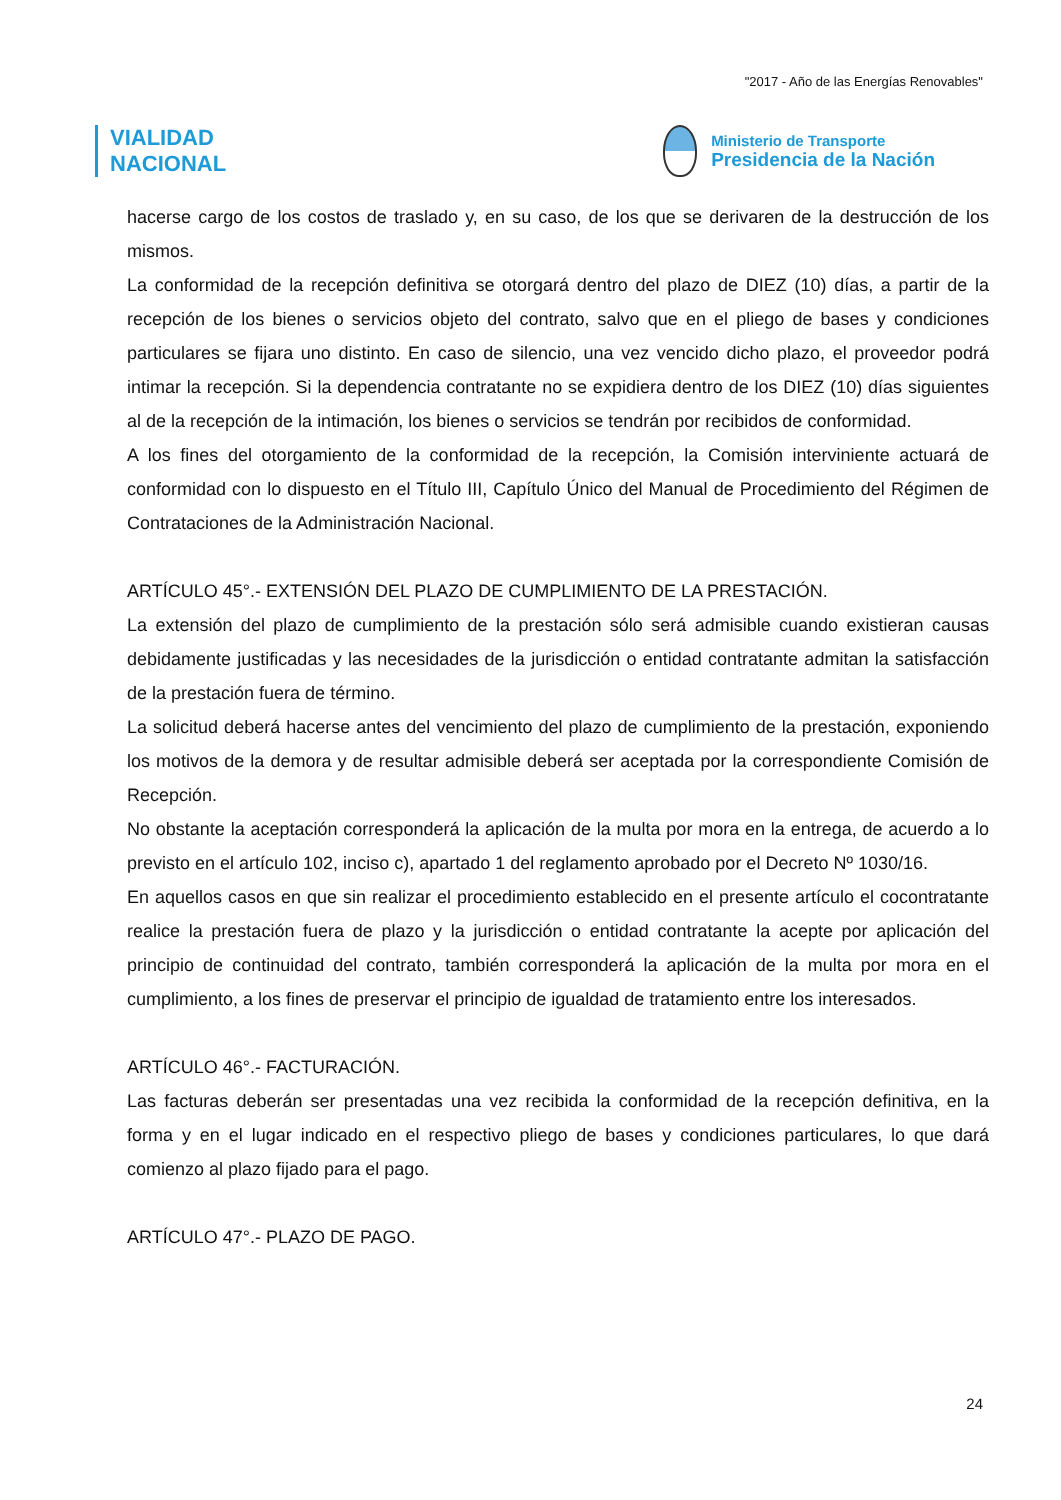"2017 - Año de las Energías Renovables"
VIALIDAD
NACIONAL
Ministerio de Transporte
Presidencia de la Nación
hacerse cargo de los costos de traslado y, en su caso, de los que se derivaren de la destrucción de los mismos.
La conformidad de la recepción definitiva se otorgará dentro del plazo de DIEZ (10) días, a partir de la recepción de los bienes o servicios objeto del contrato, salvo que en el pliego de bases y condiciones particulares se fijara uno distinto. En caso de silencio, una vez vencido dicho plazo, el proveedor podrá intimar la recepción. Si la dependencia contratante no se expidiera dentro de los DIEZ (10) días siguientes al de la recepción de la intimación, los bienes o servicios se tendrán por recibidos de conformidad.
A los fines del otorgamiento de la conformidad de la recepción, la Comisión interviniente actuará de conformidad con lo dispuesto en el Título III, Capítulo Único del Manual de Procedimiento del Régimen de Contrataciones de la Administración Nacional.
ARTÍCULO 45°.- EXTENSIÓN DEL PLAZO DE CUMPLIMIENTO DE LA PRESTACIÓN.
La extensión del plazo de cumplimiento de la prestación sólo será admisible cuando existieran causas debidamente justificadas y las necesidades de la jurisdicción o entidad contratante admitan la satisfacción de la prestación fuera de término.
La solicitud deberá hacerse antes del vencimiento del plazo de cumplimiento de la prestación, exponiendo los motivos de la demora y de resultar admisible deberá ser aceptada por la correspondiente Comisión de Recepción.
No obstante la aceptación corresponderá la aplicación de la multa por mora en la entrega, de acuerdo a lo previsto en el artículo 102, inciso c), apartado 1 del reglamento aprobado por el Decreto Nº 1030/16.
En aquellos casos en que sin realizar el procedimiento establecido en el presente artículo el cocontratante realice la prestación fuera de plazo y la jurisdicción o entidad contratante la acepte por aplicación del principio de continuidad del contrato, también corresponderá la aplicación de la multa por mora en el cumplimiento, a los fines de preservar el principio de igualdad de tratamiento entre los interesados.
ARTÍCULO 46°.- FACTURACIÓN.
Las facturas deberán ser presentadas una vez recibida la conformidad de la recepción definitiva, en la forma y en el lugar indicado en el respectivo pliego de bases y condiciones particulares, lo que dará comienzo al plazo fijado para el pago.
ARTÍCULO 47°.- PLAZO DE PAGO.
24